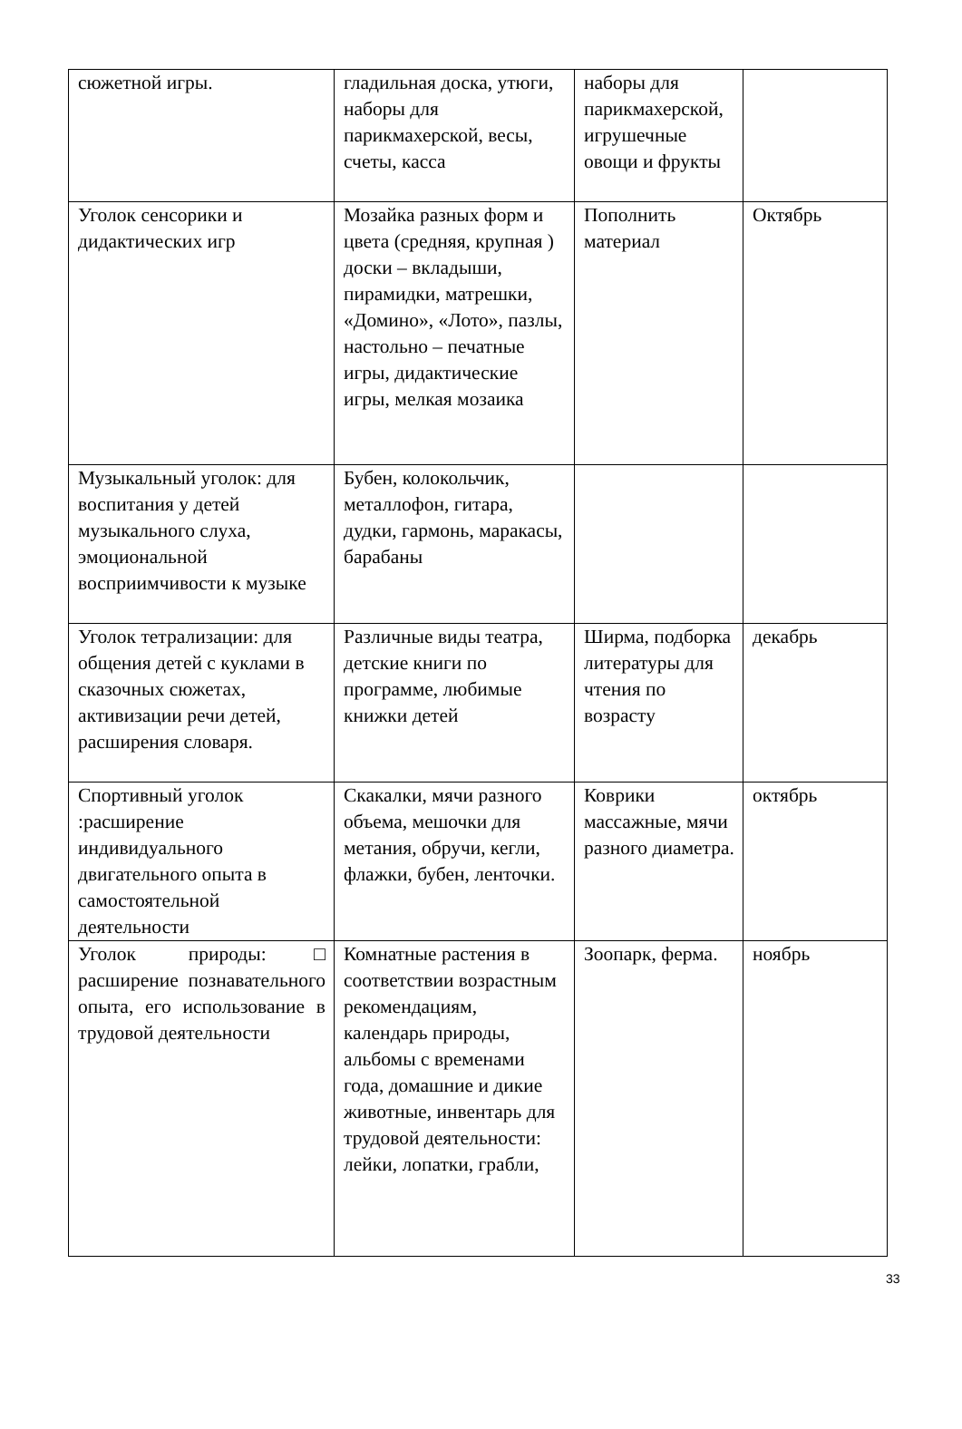| сюжетной игры. | гладильная доска, утюги, наборы для парикмахерской, весы, счеты, касса | наборы для парикмахерской, игрушечные овощи и фрукты | |
| Уголок сенсорики и дидактических игр | Мозайка разных форм и цвета (средняя, крупная ) доски – вкладыши, пирамидки, матрешки, «Домино», «Лото», пазлы, настольно – печатные игры, дидактические игры, мелкая мозаика | Пополнить материал | Октябрь |
| Музыкальный уголок: для воспитания у детей музыкального слуха, эмоциональной восприимчивости к музыке | Бубен, колокольчик, металлофон, гитара, дудки, гармонь, маракасы, барабаны | | |
| Уголок тетрализации: для общения детей с куклами в сказочных сюжетах, активизации речи детей, расширения словаря. | Различные виды театра, детские книги по программе, любимые книжки детей | Ширма, подборка литературы для чтения по возрасту | декабрь |
| Спортивный уголок :расширение индивидуального двигательного опыта в самостоятельной деятельности | Скакалки, мячи разного объема, мешочки для метания, обручи, кегли, флажки, бубен, ленточки. | Коврики массажные, мячи разного диаметра. | октябрь |
| Уголок природы:□ расширение познавательного опыта, его использование в трудовой деятельности | Комнатные растения в соответствии возрастным рекомендациям, календарь природы, альбомы с временами года, домашние и дикие животные, инвентарь для трудовой деятельности: лейки, лопатки, грабли, | Зоопарк, ферма. | ноябрь |
33